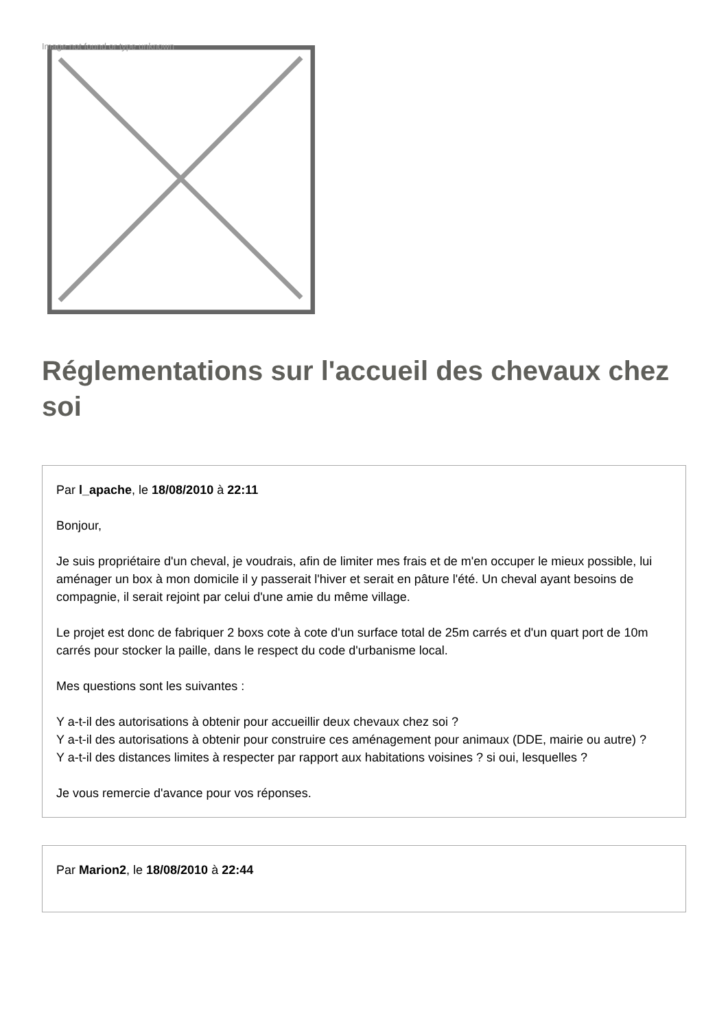Image not found or type unknown
Réglementations sur l'accueil des chevaux chez soi
Par l_apache, le 18/08/2010 à 22:11
Bonjour,
Je suis propriétaire d'un cheval, je voudrais, afin de limiter mes frais et de m'en occuper le mieux possible, lui aménager un box à mon domicile il y passerait l'hiver et serait en pâture l'été. Un cheval ayant besoins de compagnie, il serait rejoint par celui d'une amie du même village.
Le projet est donc de fabriquer 2 boxs cote à cote d'un surface total de 25m carrés et d'un quart port de 10m carrés pour stocker la paille, dans le respect du code d'urbanisme local.
Mes questions sont les suivantes :
Y a-t-il des autorisations à obtenir pour accueillir deux chevaux chez soi ?
Y a-t-il des autorisations à obtenir pour construire ces aménagement pour animaux (DDE, mairie ou autre) ?
Y a-t-il des distances limites à respecter par rapport aux habitations voisines ? si oui, lesquelles ?
Je vous remercie d'avance pour vos réponses.
Par Marion2, le 18/08/2010 à 22:44